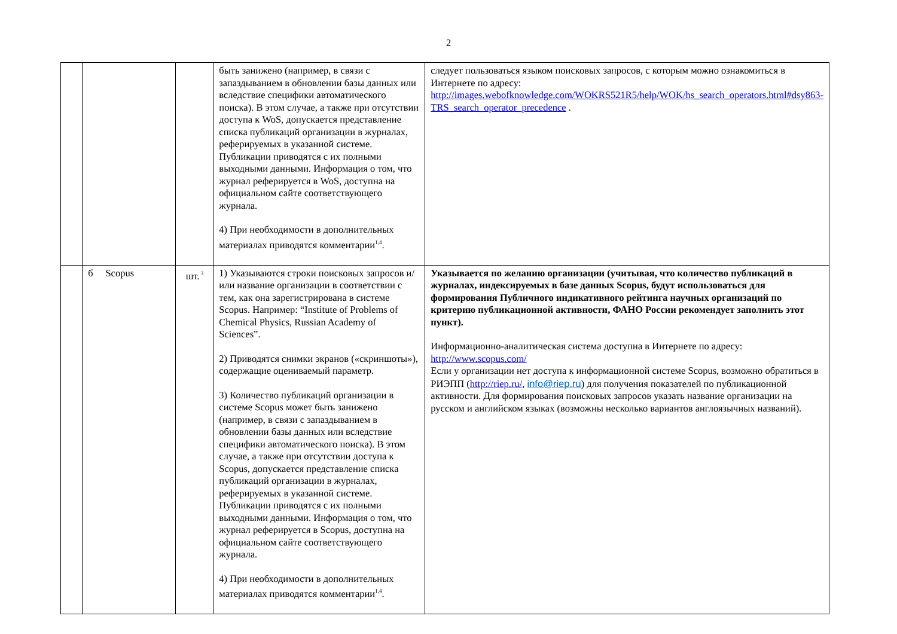2
| | | | быть занижено (например, в связи с запаздыванием в обновлении базы данных или вследствие специфики автоматического поиска). В этом случае, а также при отсутствии доступа к WoS, допускается представление списка публикаций организации в журналах, реферируемых в указанной системе. Публикации приводятся с их полными выходными данными. Информация о том, что журнал реферируется в WoS, доступна на официальном сайте соответствующего журнала. 4) При необходимости в дополнительных материалах приводятся комментарии<sup>1,4</sup>. | следует пользоваться языком поисковых запросов, с которым можно ознакомиться в Интернете по адресу: http://images.webofknowledge.com/WOKRS521R5/help/WOK/hs_search_operators.html#dsy863-TRS_search_operator_precedence . |
| | б Scopus | шт.<sup>3</sup> | 1) Указываются строки поисковых запросов и/или название организации в соответствии с тем, как она зарегистрирована в системе Scopus. Например: “Institute of Problems of Chemical Physics, Russian Academy of Sciences”. 2) Приводятся снимки экранов («скриншоты»), содержащие оцениваемый параметр. 3) Количество публикаций организации в системе Scopus может быть занижено (например, в связи с запаздыванием в обновлении базы данных или вследствие специфики автоматического поиска). В этом случае, а также при отсутствии доступа к Scopus, допускается представление списка публикаций организации в журналах, реферируемых в указанной системе. Публикации приводятся с их полными выходными данными. Информация о том, что журнал реферируется в Scopus, доступна на официальном сайте соответствующего журнала. 4) При необходимости в дополнительных материалах приводятся комментарии<sup>1,4</sup>. | Указывается по желанию организации (учитывая, что количество публикаций в журналах, индексируемых в базе данных Scopus, будут использоваться для формирования Публичного индикативного рейтинга научных организаций по критерию публикационной активности, ФАНО России рекомендует заполнить этот пункт). Информационно-аналитическая система доступна в Интернете по адресу: http://www.scopus.com/ Если у организации нет доступа к информационной системе Scopus, возможно обратиться в РИЭПП ( http://riep.ru/ , info@riep.ru ) для получения показателей по публикационной активности. Для формирования поисковых запросов указать название организации на русском и английском языках (возможны несколько вариантов англоязычных названий). |